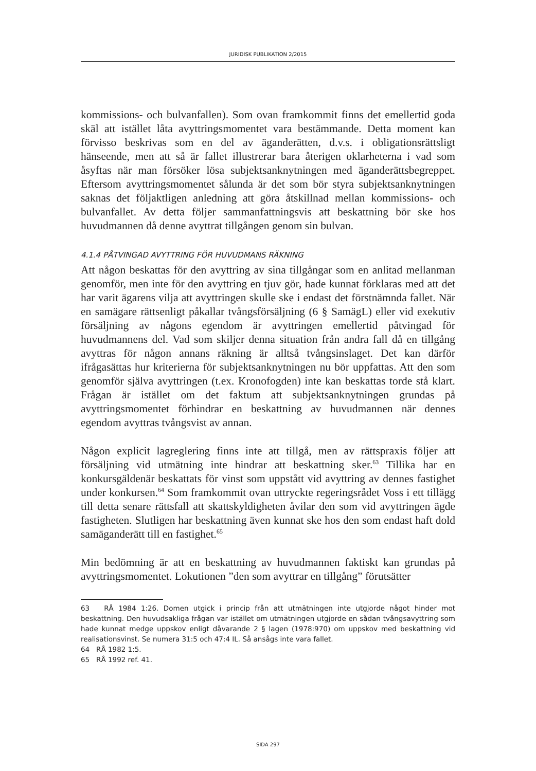JURIDISK PUBLIKATION 2/2015
kommissions- och bulvanfallen). Som ovan framkommit finns det emellertid goda skäl att istället låta avyttringsmomentet vara bestämmande. Detta moment kan förvisso beskrivas som en del av äganderätten, d.v.s. i obligationsrättsligt hänseende, men att så är fallet illustrerar bara återigen oklarheterna i vad som åsyftas när man försöker lösa subjektsanknytningen med äganderättsbegreppet. Eftersom avyttringsmomentet sålunda är det som bör styra subjektsanknytningen saknas det följaktligen anledning att göra åtskillnad mellan kommissions- och bulvanfallet. Av detta följer sammanfattningsvis att beskattning bör ske hos huvudmannen då denne avyttrat tillgången genom sin bulvan.
4.1.4 PÅTVINGAD AVYTTRING FÖR HUVUDMANS RÄKNING
Att någon beskattas för den avyttring av sina tillgångar som en anlitad mellanman genomför, men inte för den avyttring en tjuv gör, hade kunnat förklaras med att det har varit ägarens vilja att avyttringen skulle ske i endast det förstnämnda fallet. När en samägare rättsenligt påkallar tvångsförsäljning (6 § SamägL) eller vid exekutiv försäljning av någons egendom är avyttringen emellertid påtvingad för huvudmannens del. Vad som skiljer denna situation från andra fall då en tillgång avyttras för någon annans räkning är alltså tvångsinslaget. Det kan därför ifrågasättas hur kriterierna för subjektsanknytningen nu bör uppfattas. Att den som genomför själva avyttringen (t.ex. Kronofogden) inte kan beskattas torde stå klart. Frågan är istället om det faktum att subjektsanknytningen grundas på avyttringsmomentet förhindrar en beskattning av huvudmannen när dennes egendom avyttras tvångsvist av annan.
Någon explicit lagreglering finns inte att tillgå, men av rättspraxis följer att försäljning vid utmätning inte hindrar att beskattning sker.<sup>63</sup> Tillika har en konkursgäldenär beskattats för vinst som uppstått vid avyttring av dennes fastighet under konkursen.<sup>64</sup> Som framkommit ovan uttryckte regeringsrådet Voss i ett tillägg till detta senare rättsfall att skattskyldigheten åvilar den som vid avyttringen ägde fastigheten. Slutligen har beskattning även kunnat ske hos den som endast haft dold samäganderätt till en fastighet.<sup>65</sup>
Min bedömning är att en beskattning av huvudmannen faktiskt kan grundas på avyttringsmomentet. Lokutionen ”den som avyttrar en tillgång” förutsätter
63 RÅ 1984 1:26. Domen utgick i princip från att utmätningen inte utgjorde något hinder mot beskattning. Den huvudsakliga frågan var istället om utmätningen utgjorde en sådan tvångsavyttring som hade kunnat medge uppskov enligt dåvarande 2 § lagen (1978:970) om uppskov med beskattning vid realisationsvinst. Se numera 31:5 och 47:4 IL. Så ansågs inte vara fallet.
64 RÅ 1982 1:5.
65 RÅ 1992 ref. 41.
SIDA 297